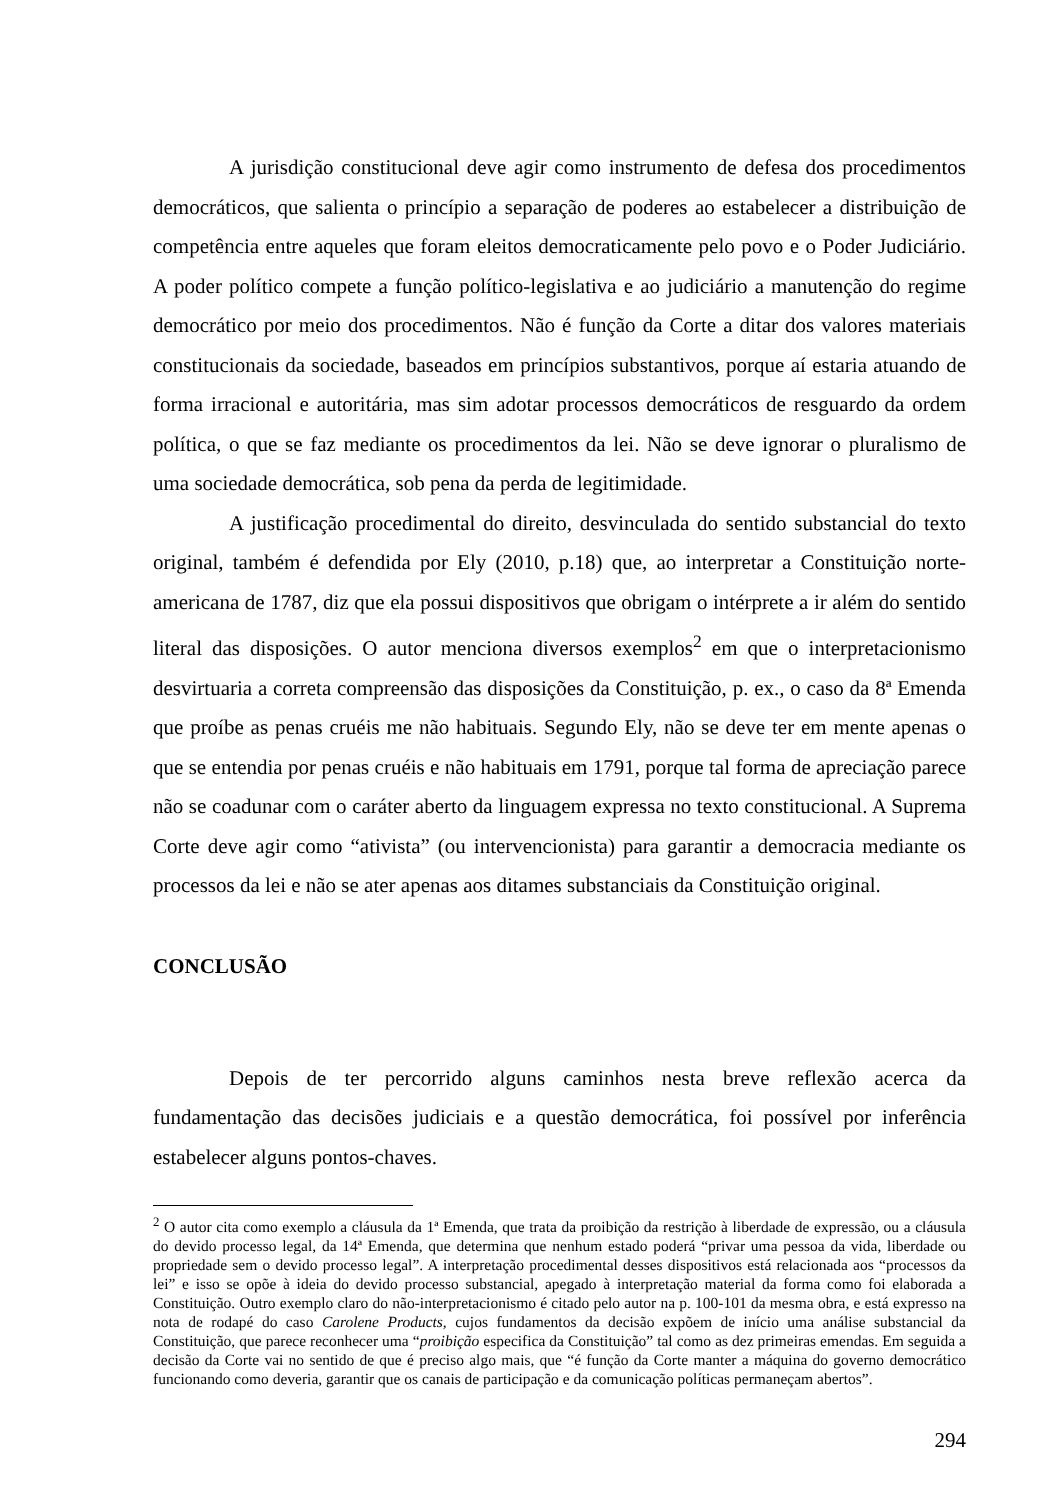A jurisdição constitucional deve agir como instrumento de defesa dos procedimentos democráticos, que salienta o princípio a separação de poderes ao estabelecer a distribuição de competência entre aqueles que foram eleitos democraticamente pelo povo e o Poder Judiciário. A poder político compete a função político-legislativa e ao judiciário a manutenção do regime democrático por meio dos procedimentos. Não é função da Corte a ditar dos valores materiais constitucionais da sociedade, baseados em princípios substantivos, porque aí estaria atuando de forma irracional e autoritária, mas sim adotar processos democráticos de resguardo da ordem política, o que se faz mediante os procedimentos da lei. Não se deve ignorar o pluralismo de uma sociedade democrática, sob pena da perda de legitimidade.
A justificação procedimental do direito, desvinculada do sentido substancial do texto original, também é defendida por Ely (2010, p.18) que, ao interpretar a Constituição norte-americana de 1787, diz que ela possui dispositivos que obrigam o intérprete a ir além do sentido literal das disposições. O autor menciona diversos exemplos<sup>2</sup> em que o interpretacionismo desvirtuaria a correta compreensão das disposições da Constituição, p. ex., o caso da 8ª Emenda que proíbe as penas cruéis me não habituais. Segundo Ely, não se deve ter em mente apenas o que se entendia por penas cruéis e não habituais em 1791, porque tal forma de apreciação parece não se coadunar com o caráter aberto da linguagem expressa no texto constitucional. A Suprema Corte deve agir como “ativista” (ou intervencionista) para garantir a democracia mediante os processos da lei e não se ater apenas aos ditames substanciais da Constituição original.
CONCLUSÃO
Depois de ter percorrido alguns caminhos nesta breve reflexão acerca da fundamentação das decisões judiciais e a questão democrática, foi possível por inferência estabelecer alguns pontos-chaves.
<sup>2</sup> O autor cita como exemplo a cláusula da 1ª Emenda, que trata da proibição da restrição à liberdade de expressão, ou a cláusula do devido processo legal, da 14ª Emenda, que determina que nenhum estado poderá “privar uma pessoa da vida, liberdade ou propriedade sem o devido processo legal”. A interpretação procedimental desses dispositivos está relacionada aos “processos da lei” e isso se opõe à ideia do devido processo substancial, apegado à interpretação material da forma como foi elaborada a Constituição. Outro exemplo claro do não-interpretacionismo é citado pelo autor na p. 100-101 da mesma obra, e está expresso na nota de rodapé do caso Carolene Products, cujos fundamentos da decisão expõem de início uma análise substancial da Constituição, que parece reconhecer uma “proibição especifica da Constituição” tal como as dez primeiras emendas. Em seguida a decisão da Corte vai no sentido de que é preciso algo mais, que “é função da Corte manter a máquina do governo democrático funcionando como deveria, garantir que os canais de participação e da comunicação políticas permaneçam abertos”.
294